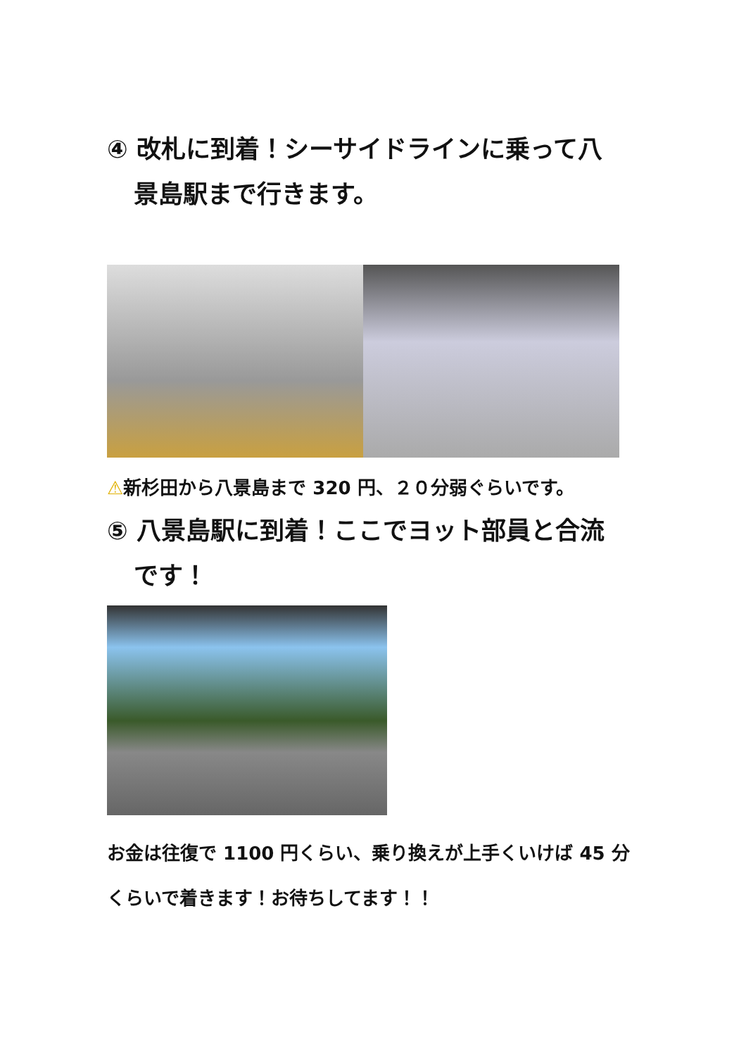④ 改札に到着！シーサイドラインに乗って八
景島駅まで行きます。
⚠新杉田から八景島まで 320 円、２０分弱ぐらいです。
⑤ 八景島駅に到着！ここでヨット部員と合流
です！
お金は往復で 1100 円くらい、乗り換えが上手くいけば 45 分くらいで着きます！お待ちしてます！！